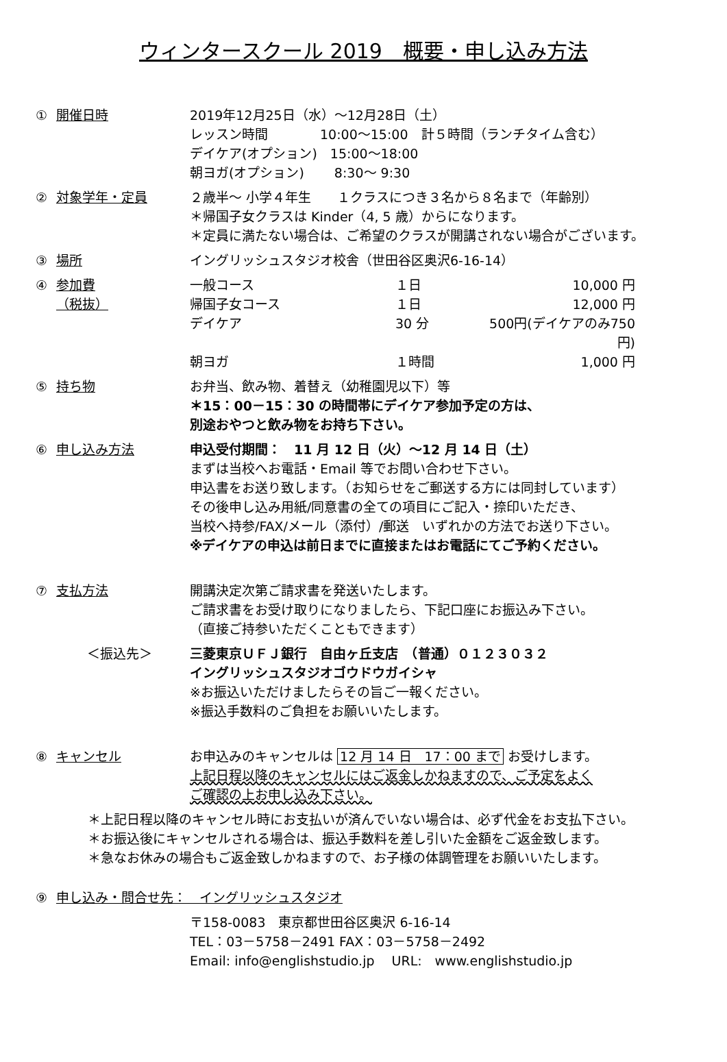ウィンタースクール 2019　概要・申し込み方法
① 開催日時 2019年12月25日（水）～12月28日（土）
レッスン時間　　　　10:00～15:00　計５時間（ランチタイム含む）
デイケア(オプション)　15:00～18:00
朝ヨガ(オプション)　　 8:30～ 9:30
② 対象学年・定員 ２歳半～ 小学４年生　　１クラスにつき３名から８名まで（年齢別）
＊帰国子女クラスは Kinder（4, 5 歳）からになります。
＊定員に満たない場合は、ご希望のクラスが開講されない場合がございます。
③ 場所 イングリッシュスタジオ校舎（世田谷区奥沢6-16-14）
④ 参加費
（税抜）
一般コース １日 10,000 円 帰国子女コース １日 12,000 円 デイケア 30 分 500円(デイケアのみ750円) 朝ヨガ １時間 1,000 円
⑤ 持ち物 お弁当、飲み物、着替え（幼稚園児以下）等
＊15：00－15：30 の時間帯にデイケア参加予定の方は、
別途おやつと飲み物をお持ち下さい。
⑥ 申し込み方法 申込受付期間：　11 月 12 日（火）～12 月 14 日（土）
まずは当校へお電話・Email 等でお問い合わせ下さい。
申込書をお送り致します。（お知らせをご郵送する方には同封しています）
その後申し込み用紙/同意書の全ての項目にご記入・捺印いただき、
当校へ持参/FAX/メール（添付）/郵送　いずれかの方法でお送り下さい。
※デイケアの申込は前日までに直接またはお電話にてご予約ください。
⑦ 支払方法 開講決定次第ご請求書を発送いたします。
ご請求書をお受け取りになりましたら、下記口座にお振込み下さい。
（直接ご持参いただくこともできます）
＜振込先＞ 三菱東京ＵＦＪ銀行　自由ヶ丘支店　（普通）０１２３０３２
イングリッシュスタジオゴウドウガイシャ
※お振込いただけましたらその旨ご一報ください。
※振込手数料のご負担をお願いいたします。
⑧ キャンセル お申込みのキャンセルは 12 月 14 日　17：00 まで お受けします。
上記日程以降のキャンセルにはご返金しかねますので、ご予定をよく
ご確認の上お申し込み下さい。
＊上記日程以降のキャンセル時にお支払いが済んでいない場合は、必ず代金をお支払下さい。
＊お振込後にキャンセルされる場合は、振込手数料を差し引いた金額をご返金致します。
＊急なお休みの場合もご返金致しかねますので、お子様の体調管理をお願いいたします。
⑨ 申し込み・問合せ先：　イングリッシュスタジオ
〒158-0083　東京都世田谷区奥沢 6-16-14
TEL：03－5758－2491 FAX：03－5758－2492
Email: info@englishstudio.jp　 URL:　www.englishstudio.jp